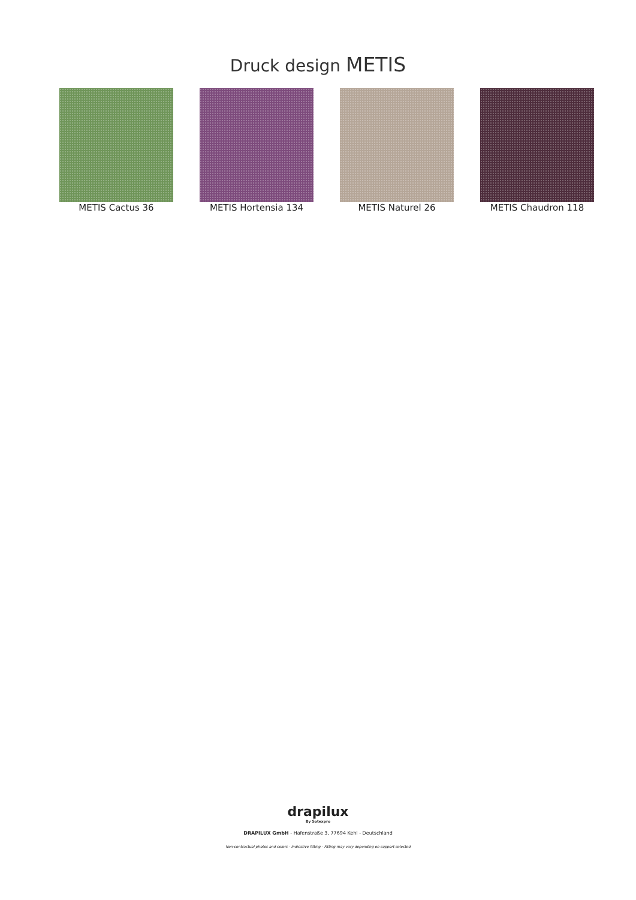Druck design METIS
METIS Cactus 36 METIS Hortensia 134 METIS Naturel 26 METIS Chaudron 118
drapilux
By Sotexpro
DRAPILUX GmbH - Hafenstraße 3, 77694 Kehl - Deutschland
Non-contractual photos and colors - Indicative fitting - Fitting may vary depending on support selected